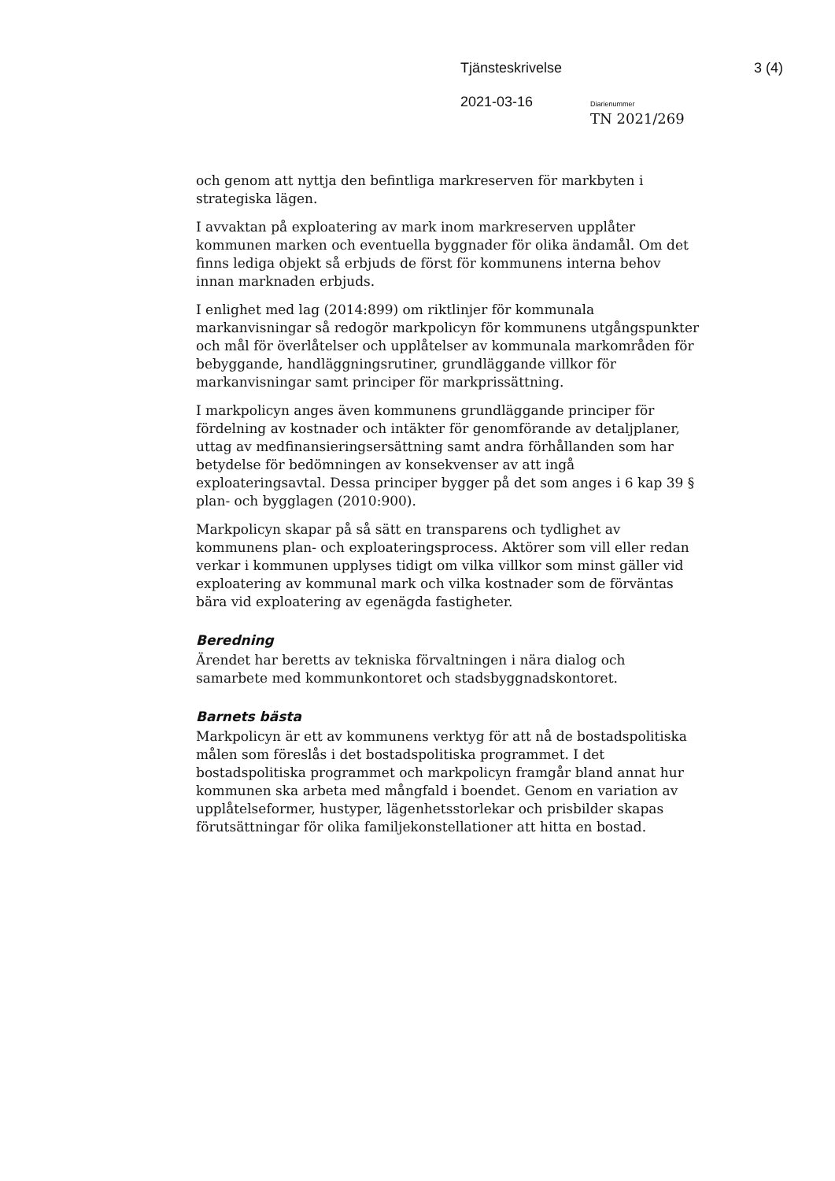Tjänsteskrivelse 3 (4)
2021-03-16 Diarienummer
TN 2021/269
och genom att nyttja den befintliga markreserven för markbyten i strategiska lägen.
I avvaktan på exploatering av mark inom markreserven upplåter kommunen marken och eventuella byggnader för olika ändamål. Om det finns lediga objekt så erbjuds de först för kommunens interna behov innan marknaden erbjuds.
I enlighet med lag (2014:899) om riktlinjer för kommunala markanvisningar så redogör markpolicyn för kommunens utgångspunkter och mål för överlåtelser och upplåtelser av kommunala markområden för bebyggande, handläggningsrutiner, grundläggande villkor för markanvisningar samt principer för markprissättning.
I markpolicyn anges även kommunens grundläggande principer för fördelning av kostnader och intäkter för genomförande av detaljplaner, uttag av medfinansieringsersättning samt andra förhållanden som har betydelse för bedömningen av konsekvenser av att ingå exploateringsavtal. Dessa principer bygger på det som anges i 6 kap 39 § plan- och bygglagen (2010:900).
Markpolicyn skapar på så sätt en transparens och tydlighet av kommunens plan- och exploateringsprocess. Aktörer som vill eller redan verkar i kommunen upplyses tidigt om vilka villkor som minst gäller vid exploatering av kommunal mark och vilka kostnader som de förväntas bära vid exploatering av egenägda fastigheter.
Beredning
Ärendet har beretts av tekniska förvaltningen i nära dialog och samarbete med kommunkontoret och stadsbyggnadskontoret.
Barnets bästa
Markpolicyn är ett av kommunens verktyg för att nå de bostadspolitiska målen som föreslås i det bostadspolitiska programmet. I det bostadspolitiska programmet och markpolicyn framgår bland annat hur kommunen ska arbeta med mångfald i boendet. Genom en variation av upplåtelseformer, hustyper, lägenhetsstorlekar och prisbilder skapas förutsättningar för olika familjekonstellationer att hitta en bostad.